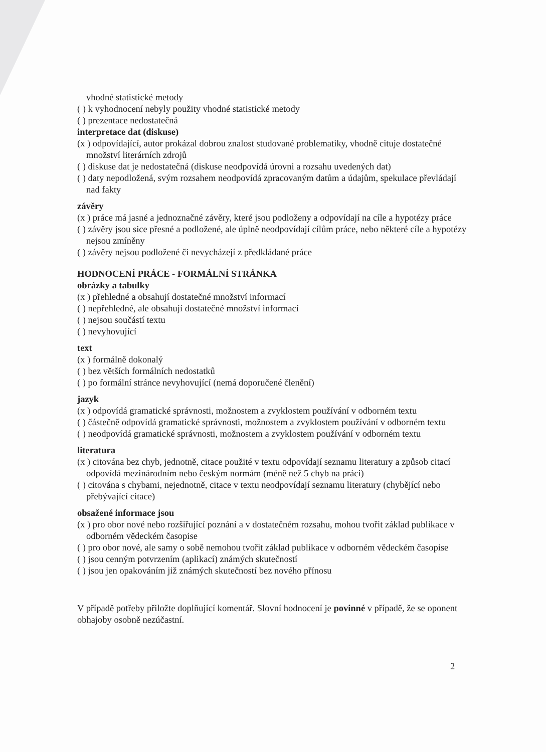vhodné statistické metody
( ) k vyhodnocení nebyly použity vhodné statistické metody
( ) prezentace nedostatečná
interpretace dat (diskuse)
(x ) odpovídající, autor prokázal dobrou znalost studované problematiky, vhodně cituje dostatečné
množství literárních zdrojů
( ) diskuse dat je nedostatečná (diskuse neodpovídá úrovni a rozsahu uvedených dat)
( ) daty nepodložená, svým rozsahem neodpovídá zpracovaným datům a údajům, spekulace převládají
nad fakty
závěry
(x ) práce má jasné a jednoznačné závěry, které jsou podloženy a odpovídají na cíle a hypotézy práce
( ) závěry jsou sice přesné a podložené, ale úplně neodpovídají cílům práce, nebo některé cíle a hypotézy
nejsou zmíněny
( ) závěry nejsou podložené či nevycházejí z předkládané práce
HODNOCENÍ PRÁCE - FORMÁLNÍ STRÁNKA
obrázky a tabulky
(x ) přehledné a obsahují dostatečné množství informací
( ) nepřehledné, ale obsahují dostatečné množství informací
( ) nejsou součástí textu
( ) nevyhovující
text
(x ) formálně dokonalý
( ) bez větších formálních nedostatků
( ) po formální stránce nevyhovující (nemá doporučené členění)
jazyk
(x ) odpovídá gramatické správnosti, možnostem a zvyklostem používání v odborném textu
( ) částečně odpovídá gramatické správnosti, možnostem a zvyklostem používání v odborném textu
( ) neodpovídá gramatické správnosti, možnostem a zvyklostem používání v odborném textu
literatura
(x ) citována bez chyb, jednotně, citace použité v textu odpovídají seznamu literatury a způsob citací
odpovídá mezinárodním nebo českým normám (méně než 5 chyb na práci)
( ) citována s chybami, nejednotně, citace v textu neodpovídají seznamu literatury (chybějící nebo
přebývající citace)
obsažené informace jsou
(x ) pro obor nové nebo rozšiřující poznání a v dostatečném rozsahu, mohou tvořit základ publikace v
odborném vědeckém časopise
( ) pro obor nové, ale samy o sobě nemohou tvořit základ publikace v odborném vědeckém časopise
( ) jsou cenným potvrzením (aplikací) známých skutečností
( ) jsou jen opakováním již známých skutečností bez nového přínosu
V případě potřeby přiložte doplňující komentář. Slovní hodnocení je povinné v případě, že se oponent
obhajoby osobně nezúčastní.
2